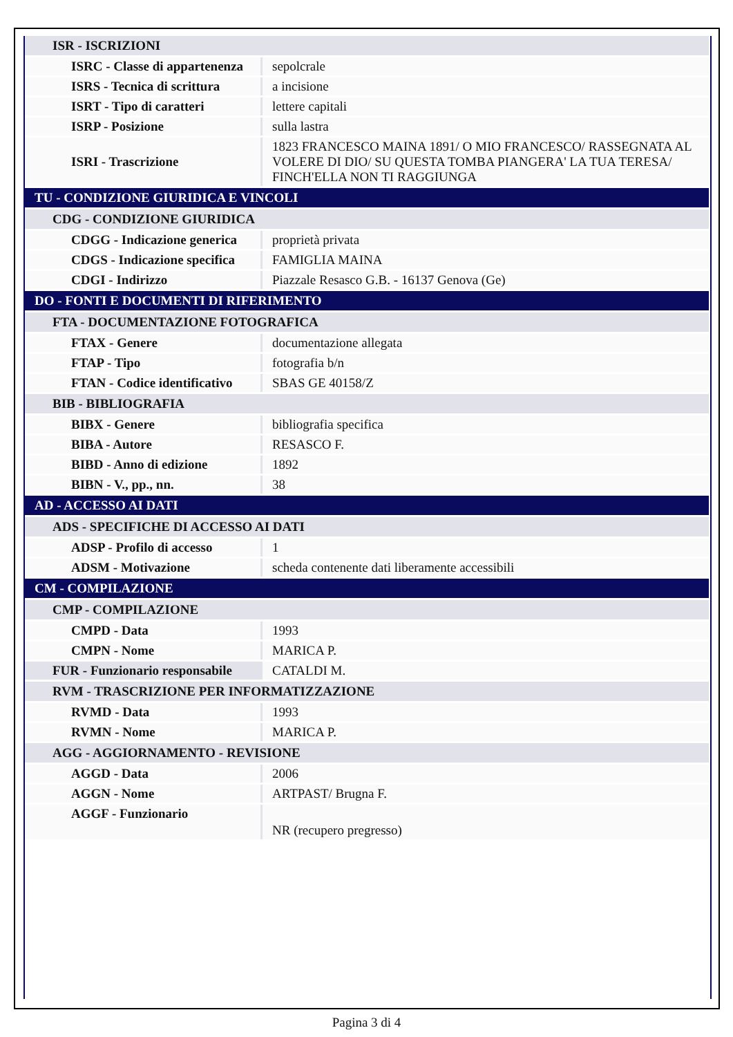| ISR - ISCRIZIONI | |
| ISRC - Classe di appartenenza | sepolcrale |
| ISRS - Tecnica di scrittura | a incisione |
| ISRT - Tipo di caratteri | lettere capitali |
| ISRP - Posizione | sulla lastra |
| ISRI - Trascrizione | 1823 FRANCESCO MAINA 1891/ O MIO FRANCESCO/ RASSEGNATA AL VOLERE DI DIO/ SU QUESTA TOMBA PIANGERA' LA TUA TERESA/ FINCH'ELLA NON TI RAGGIUNGA |
| TU - CONDIZIONE GIURIDICA E VINCOLI | |
| CDG - CONDIZIONE GIURIDICA | |
| CDGG - Indicazione generica | proprietà privata |
| CDGS - Indicazione specifica | FAMIGLIA MAINA |
| CDGI - Indirizzo | Piazzale Resasco G.B. - 16137 Genova (Ge) |
| DO - FONTI E DOCUMENTI DI RIFERIMENTO | |
| FTA - DOCUMENTAZIONE FOTOGRAFICA | |
| FTAX - Genere | documentazione allegata |
| FTAP - Tipo | fotografia b/n |
| FTAN - Codice identificativo | SBAS GE 40158/Z |
| BIB - BIBLIOGRAFIA | |
| BIBX - Genere | bibliografia specifica |
| BIBA - Autore | RESASCO F. |
| BIBD - Anno di edizione | 1892 |
| BIBN - V., pp., nn. | 38 |
| AD - ACCESSO AI DATI | |
| ADS - SPECIFICHE DI ACCESSO AI DATI | |
| ADSP - Profilo di accesso | 1 |
| ADSM - Motivazione | scheda contenente dati liberamente accessibili |
| CM - COMPILAZIONE | |
| CMP - COMPILAZIONE | |
| CMPD - Data | 1993 |
| CMPN - Nome | MARICA P. |
| FUR - Funzionario responsabile | CATALDI M. |
| RVM - TRASCRIZIONE PER INFORMATIZZAZIONE | |
| RVMD - Data | 1993 |
| RVMN - Nome | MARICA P. |
| AGG - AGGIORNAMENTO - REVISIONE | |
| AGGD - Data | 2006 |
| AGGN - Nome | ARTPAST/ Brugna F. |
| AGGF - Funzionario | NR (recupero pregresso) |
Pagina 3 di 4